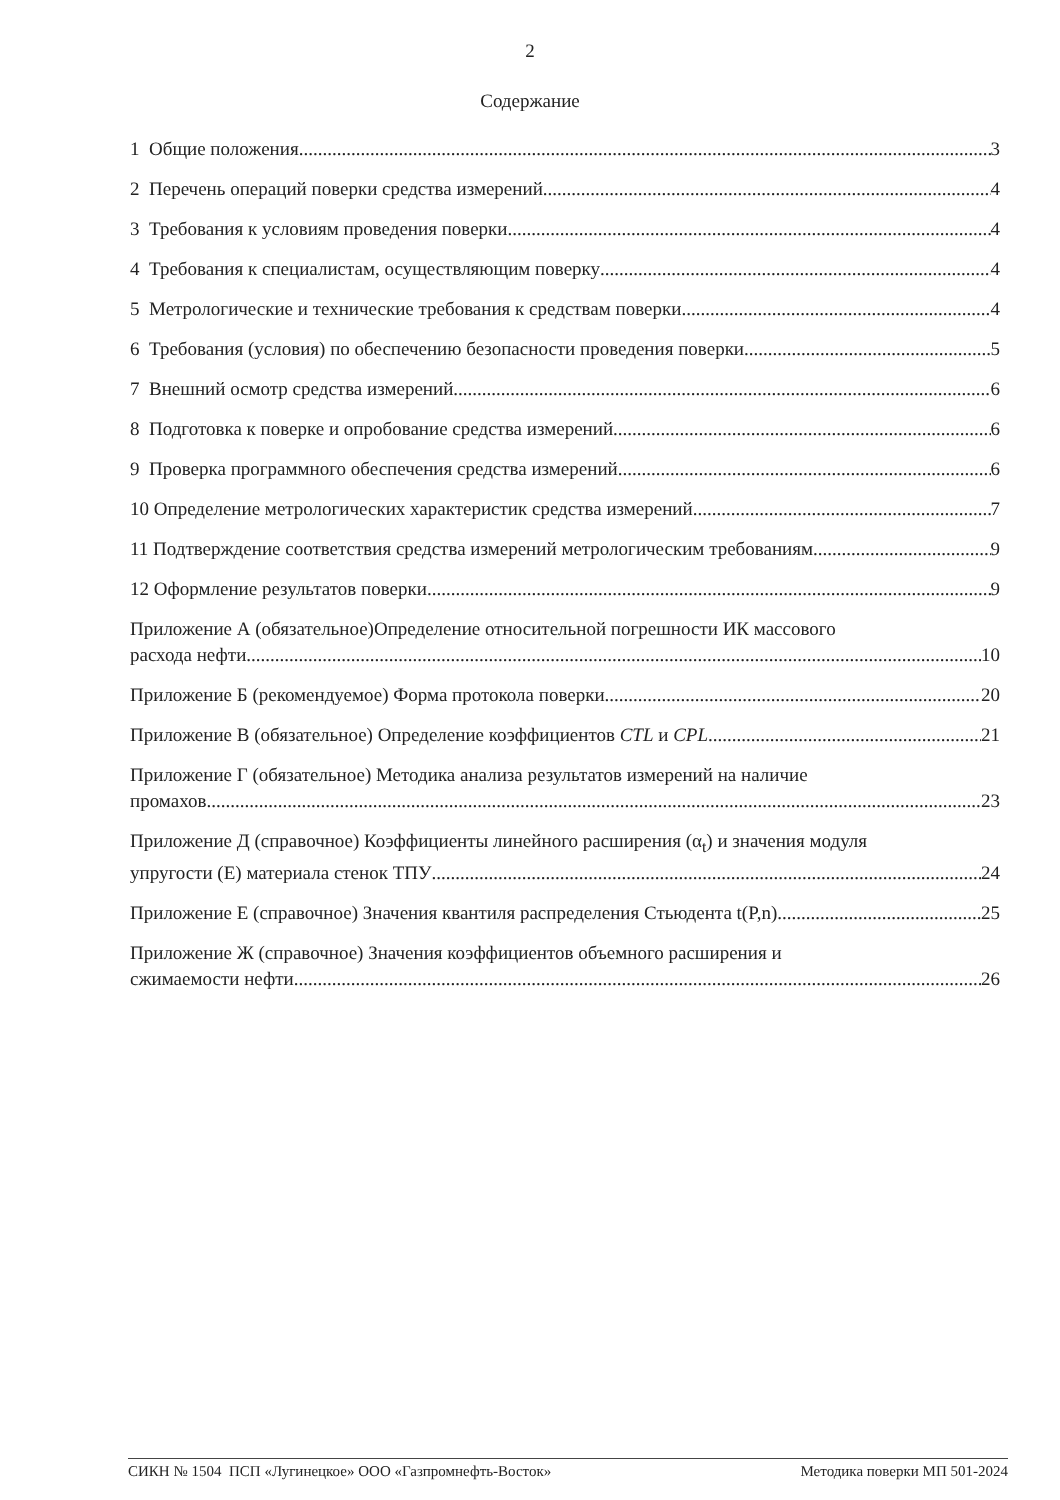2
Содержание
1 Общие положения 3
2 Перечень операций поверки средства измерений 4
3 Требования к условиям проведения поверки 4
4 Требования к специалистам, осуществляющим поверку 4
5 Метрологические и технические требования к средствам поверки 4
6 Требования (условия) по обеспечению безопасности проведения поверки 5
7 Внешний осмотр средства измерений 6
8 Подготовка к поверке и опробование средства измерений 6
9 Проверка программного обеспечения средства измерений 6
10 Определение метрологических характеристик средства измерений 7
11 Подтверждение соответствия средства измерений метрологическим требованиям 9
12 Оформление результатов поверки 9
Приложение А (обязательное)Определение относительной погрешности ИК массового
расхода нефти 10
Приложение Б (рекомендуемое) Форма протокола поверки 20
Приложение В (обязательное) Определение коэффициентов CTL и CPL 21
Приложение Г (обязательное) Методика анализа результатов измерений на наличие
промахов 23
Приложение Д (справочное) Коэффициенты линейного расширения (α<sub>t</sub>) и значения модуля
упругости (Е) материала стенок ТПУ 24
Приложение Е (справочное) Значения квантиля распределения Стьюдента t(P,n) 25
Приложение Ж (справочное) Значения коэффициентов объемного расширения и
сжимаемости нефти 26
СИКН № 1504 ПСП «Лугинецкое» ООО «Газпромнефть-Восток» Методика поверки МП 501-2024